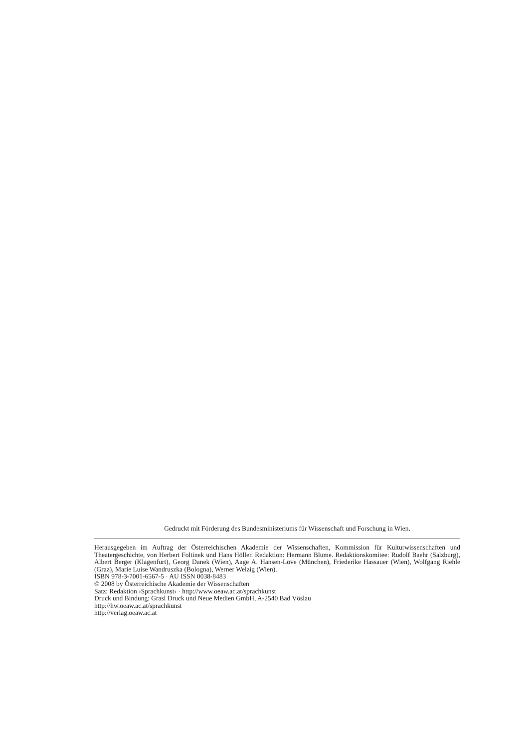Gedruckt mit Förderung des Bundesministeriums für Wissenschaft und Forschung in Wien.
Herausgegeben im Auftrag der Österreichischen Akademie der Wissenschaften, Kommission für Kulturwissenschaften und Theatergeschichte, von Herbert Foltinek und Hans Höller. Redaktion: Hermann Blume. Redaktionskomitee: Rudolf Baehr (Salzburg), Albert Berger (Klagenfurt), Georg Danek (Wien), Aage A. Hansen-Löve (München), Friederike Hassauer (Wien), Wolfgang Riehle (Graz), Marie Luise Wandruszka (Bologna), Werner Welzig (Wien).
ISBN 978-3-7001-6567-5 · AU ISSN 0038-8483
© 2008 by Österreichische Akademie der Wissenschaften
Satz: Redaktion ›Sprachkunst‹ · http://www.oeaw.ac.at/sprachkunst
Druck und Bindung: Grasl Druck und Neue Medien GmbH, A-2540 Bad Vöslau
http://hw.oeaw.ac.at/sprachkunst
http://verlag.oeaw.ac.at